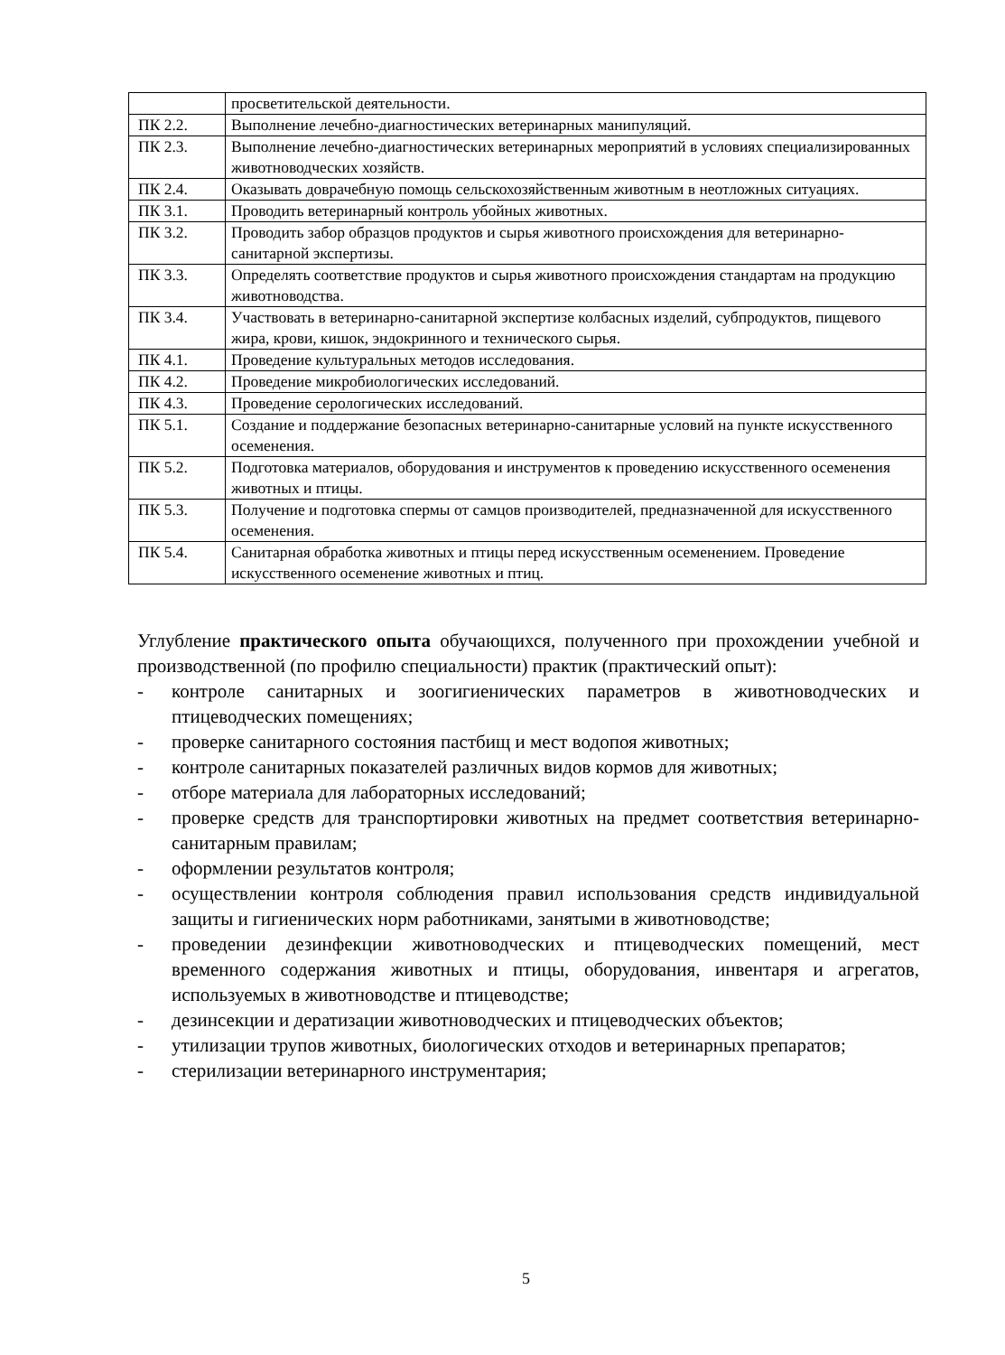| | просветительской деятельности. |
| ПК 2.2. | Выполнение лечебно-диагностических ветеринарных манипуляций. |
| ПК 2.3. | Выполнение лечебно-диагностических ветеринарных мероприятий в условиях специализированных животноводческих хозяйств. |
| ПК 2.4. | Оказывать доврачебную помощь сельскохозяйственным животным в неотложных ситуациях. |
| ПК 3.1. | Проводить ветеринарный контроль убойных животных. |
| ПК 3.2. | Проводить забор образцов продуктов и сырья животного происхождения для ветеринарно-санитарной экспертизы. |
| ПК 3.3. | Определять соответствие продуктов и сырья животного происхождения стандартам на продукцию животноводства. |
| ПК 3.4. | Участвовать в ветеринарно-санитарной экспертизе колбасных изделий, субпродуктов, пищевого жира, крови, кишок, эндокринного и технического сырья. |
| ПК 4.1. | Проведение культуральных методов исследования. |
| ПК 4.2. | Проведение микробиологических исследований. |
| ПК 4.3. | Проведение серологических исследований. |
| ПК 5.1. | Создание и поддержание безопасных ветеринарно-санитарные условий на пункте искусственного осеменения. |
| ПК 5.2. | Подготовка материалов, оборудования и инструментов к проведению искусственного осеменения животных и птицы. |
| ПК 5.3. | Получение и подготовка спермы от самцов производителей, предназначенной для искусственного осеменения. |
| ПК 5.4. | Санитарная обработка животных и птицы перед искусственным осеменением. Проведение искусственного осеменение животных и птиц. |
Углубление практического опыта обучающихся, полученного при прохождении учебной и производственной (по профилю специальности) практик (практический опыт):
- контроле санитарных и зоогигиенических параметров в животноводческих и птицеводческих помещениях;
- проверке санитарного состояния пастбищ и мест водопоя животных;
- контроле санитарных показателей различных видов кормов для животных;
- отборе материала для лабораторных исследований;
- проверке средств для транспортировки животных на предмет соответствия ветеринарно-санитарным правилам;
- оформлении результатов контроля;
- осуществлении контроля соблюдения правил использования средств индивидуальной защиты и гигиенических норм работниками, занятыми в животноводстве;
- проведении дезинфекции животноводческих и птицеводческих помещений, мест временного содержания животных и птицы, оборудования, инвентаря и агрегатов, используемых в животноводстве и птицеводстве;
- дезинсекции и дератизации животноводческих и птицеводческих объектов;
- утилизации трупов животных, биологических отходов и ветеринарных препаратов;
- стерилизации ветеринарного инструментария;
5